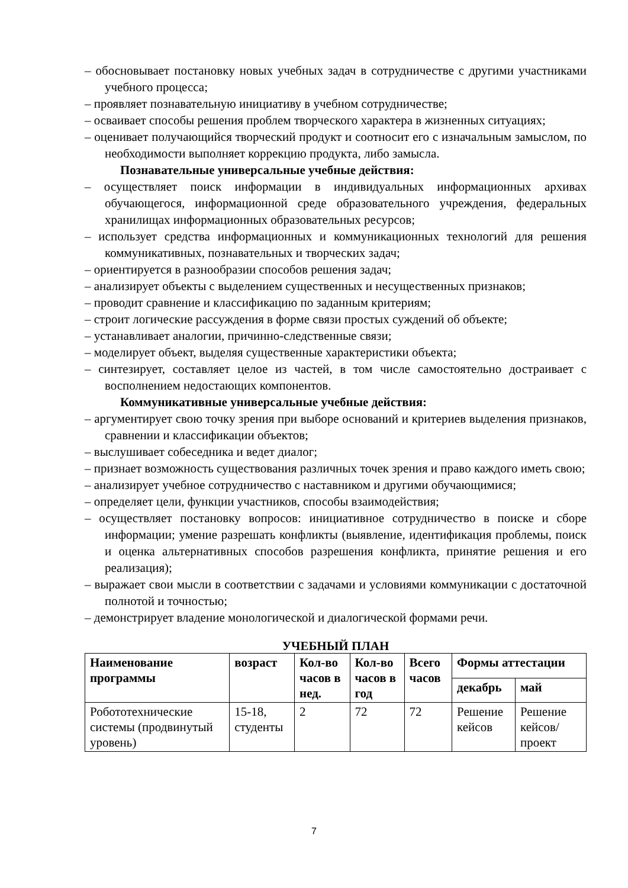– обосновывает постановку новых учебных задач в сотрудничестве с другими участниками учебного процесса;
– проявляет познавательную инициативу в учебном сотрудничестве;
– осваивает способы решения проблем творческого характера в жизненных ситуациях;
– оценивает получающийся творческий продукт и соотносит его с изначальным замыслом, по необходимости выполняет коррекцию продукта, либо замысла.
Познавательные универсальные учебные действия:
– осуществляет поиск информации в индивидуальных информационных архивах обучающегося, информационной среде образовательного учреждения, федеральных хранилищах информационных образовательных ресурсов;
– использует средства информационных и коммуникационных технологий для решения коммуникативных, познавательных и творческих задач;
– ориентируется в разнообразии способов решения задач;
– анализирует объекты с выделением существенных и несущественных признаков;
– проводит сравнение и классификацию по заданным критериям;
– строит логические рассуждения в форме связи простых суждений об объекте;
– устанавливает аналогии, причинно-следственные связи;
– моделирует объект, выделяя существенные характеристики объекта;
– синтезирует, составляет целое из частей, в том числе самостоятельно достраивает с восполнением недостающих компонентов.
Коммуникативные универсальные учебные действия:
– аргументирует свою точку зрения при выборе оснований и критериев выделения признаков, сравнении и классификации объектов;
– выслушивает собеседника и ведет диалог;
– признает возможность существования различных точек зрения и право каждого иметь свою;
– анализирует учебное сотрудничество с наставником и другими обучающимися;
– определяет цели, функции участников, способы взаимодействия;
– осуществляет постановку вопросов: инициативное сотрудничество в поиске и сборе информации; умение разрешать конфликты (выявление, идентификация проблемы, поиск и оценка альтернативных способов разрешения конфликта, принятие решения и его реализация);
– выражает свои мысли в соответствии с задачами и условиями коммуникации с достаточной полнотой и точностью;
– демонстрирует владение монологической и диалогической формами речи.
УЧЕБНЫЙ ПЛАН
| Наименование программы | возраст | Кол-во часов в нед. | Кол-во часов в год | Всего часов | Формы аттестации | |
| --- | --- | --- | --- | --- | --- | --- |
| | | | | | декабрь | май |
| Робототехнические системы (продвинутый уровень) | 15-18, студенты | 2 | 72 | 72 | Решение кейсов | Решение кейсов/ проект |
7